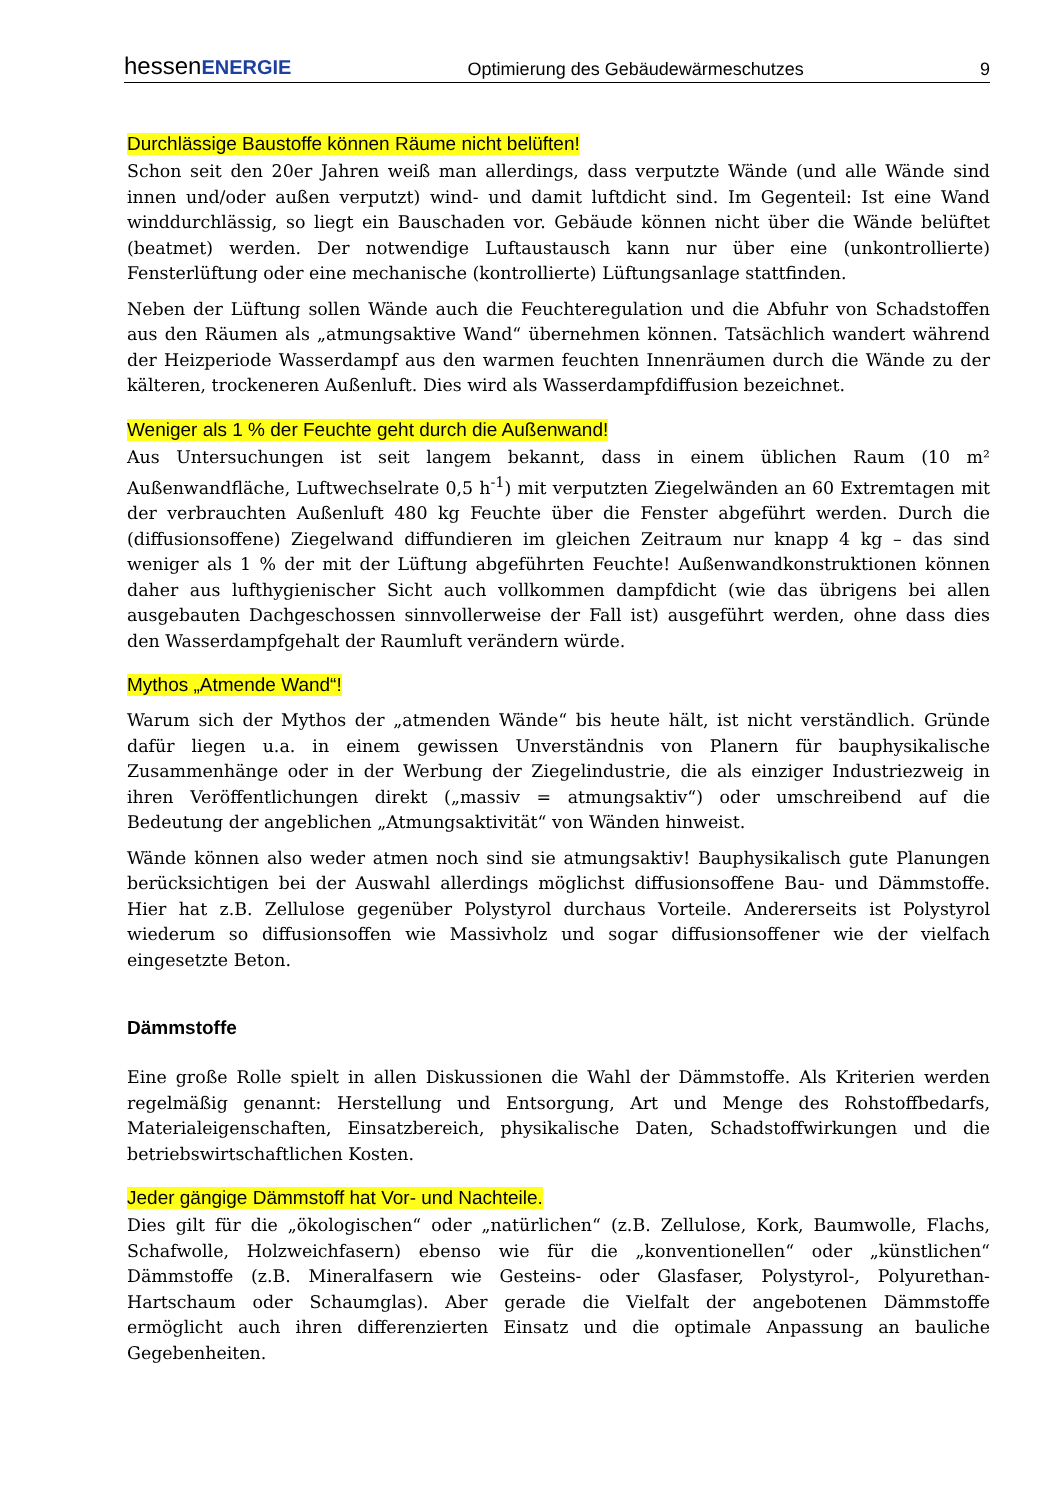hessenENERGIE Optimierung des Gebäudewärmeschutzes 9
Durchlässige Baustoffe können Räume nicht belüften!
Schon seit den 20er Jahren weiß man allerdings, dass verputzte Wände (und alle Wände sind innen und/oder außen verputzt) wind- und damit luftdicht sind. Im Gegenteil: Ist eine Wand winddurchlässig, so liegt ein Bauschaden vor. Gebäude können nicht über die Wände belüftet (beatmet) werden. Der notwendige Luftaustausch kann nur über eine (unkontrollierte) Fensterlüftung oder eine mechanische (kontrollierte) Lüftungsanlage stattfinden.
Neben der Lüftung sollen Wände auch die Feuchteregulation und die Abfuhr von Schadstoffen aus den Räumen als „atmungsaktive Wand“ übernehmen können. Tatsächlich wandert während der Heizperiode Wasserdampf aus den warmen feuchten Innenräumen durch die Wände zu der kälteren, trockeneren Außenluft. Dies wird als Wasserdampfdiffusion bezeichnet.
Weniger als 1 % der Feuchte geht durch die Außenwand!
Aus Untersuchungen ist seit langem bekannt, dass in einem üblichen Raum (10 m² Außenwandfläche, Luftwechselrate 0,5 h<sup>-1</sup>) mit verputzten Ziegelwänden an 60 Extremtagen mit der verbrauchten Außenluft 480 kg Feuchte über die Fenster abgeführt werden. Durch die (diffusionsoffene) Ziegelwand diffundieren im gleichen Zeitraum nur knapp 4 kg – das sind weniger als 1 % der mit der Lüftung abgeführten Feuchte! Außenwandkonstruktionen können daher aus lufthygienischer Sicht auch vollkommen dampfdicht (wie das übrigens bei allen ausgebauten Dachgeschossen sinnvollerweise der Fall ist) ausgeführt werden, ohne dass dies den Wasserdampfgehalt der Raumluft verändern würde.
Mythos „Atmende Wand“!
Warum sich der Mythos der „atmenden Wände“ bis heute hält, ist nicht verständlich. Gründe dafür liegen u.a. in einem gewissen Unverständnis von Planern für bauphysikalische Zusammenhänge oder in der Werbung der Ziegelindustrie, die als einziger Industriezweig in ihren Veröffentlichungen direkt („massiv = atmungsaktiv“) oder umschreibend auf die Bedeutung der angeblichen „Atmungsaktivität“ von Wänden hinweist.
Wände können also weder atmen noch sind sie atmungsaktiv! Bauphysikalisch gute Planungen berücksichtigen bei der Auswahl allerdings möglichst diffusionsoffene Bau- und Dämmstoffe. Hier hat z.B. Zellulose gegenüber Polystyrol durchaus Vorteile. Andererseits ist Polystyrol wiederum so diffusionsoffen wie Massivholz und sogar diffusionsoffener wie der vielfach eingesetzte Beton.
Dämmstoffe
Eine große Rolle spielt in allen Diskussionen die Wahl der Dämmstoffe. Als Kriterien werden regelmäßig genannt: Herstellung und Entsorgung, Art und Menge des Rohstoffbedarfs, Materialeigenschaften, Einsatzbereich, physikalische Daten, Schadstoffwirkungen und die betriebswirtschaftlichen Kosten.
Jeder gängige Dämmstoff hat Vor- und Nachteile.
Dies gilt für die „ökologischen“ oder „natürlichen“ (z.B. Zellulose, Kork, Baumwolle, Flachs, Schafwolle, Holzweichfasern) ebenso wie für die „konventionellen“ oder „künstlichen“ Dämmstoffe (z.B. Mineralfasern wie Gesteins- oder Glasfaser, Polystyrol-, Polyurethan-Hartschaum oder Schaumglas). Aber gerade die Vielfalt der angebotenen Dämmstoffe ermöglicht auch ihren differenzierten Einsatz und die optimale Anpassung an bauliche Gegebenheiten.